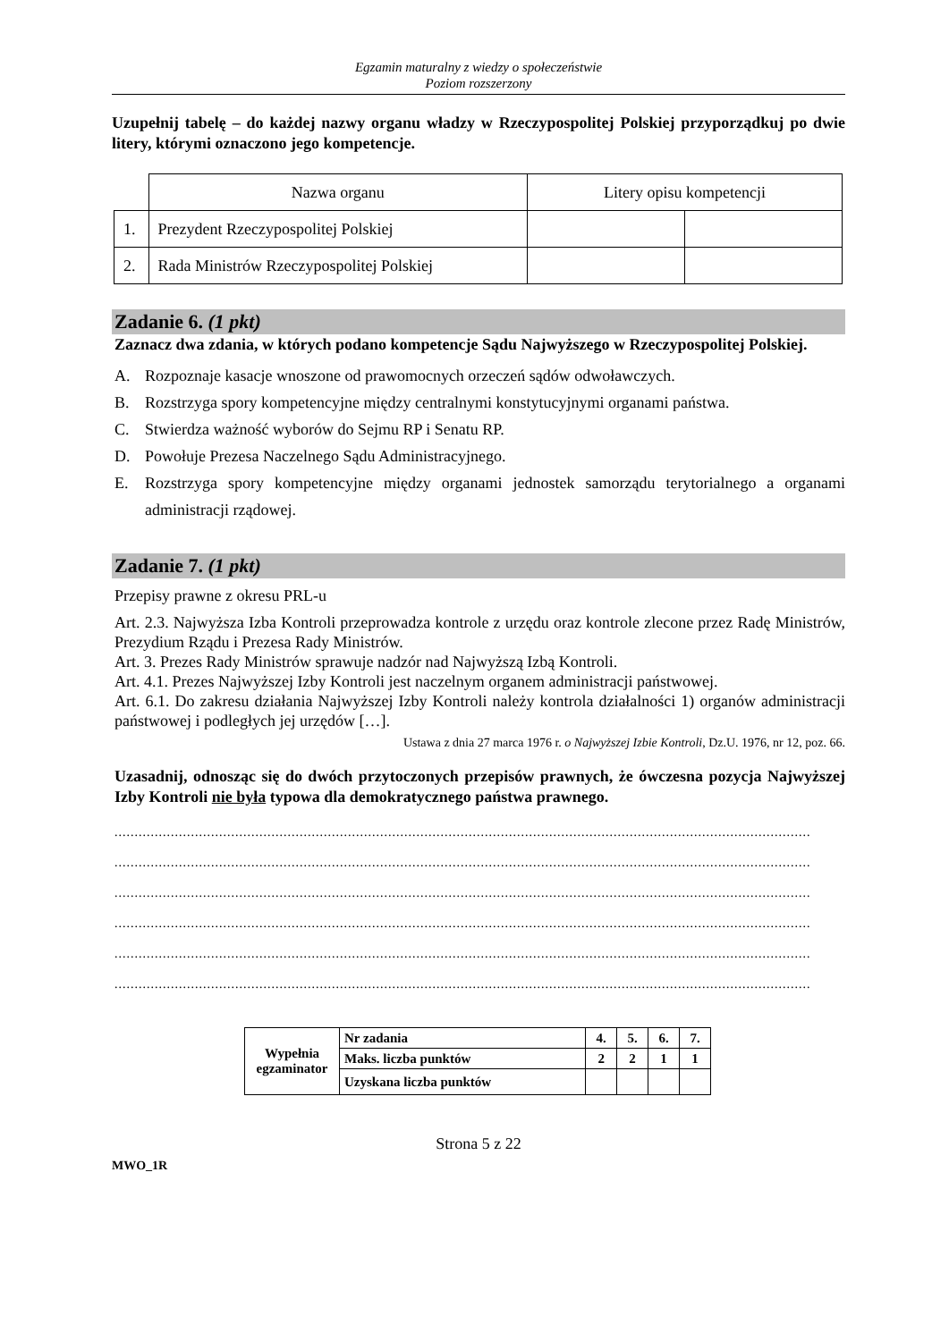Egzamin maturalny z wiedzy o społeczeństwie
Poziom rozszerzony
Uzupełnij tabelę – do każdej nazwy organu władzy w Rzeczypospolitej Polskiej przyporządkuj po dwie litery, którymi oznaczono jego kompetencje.
| | Nazwa organu | Litery opisu kompetencji | |
| 1. | Prezydent Rzeczypospolitej Polskiej | | |
| 2. | Rada Ministrów Rzeczypospolitej Polskiej | | |
Zadanie 6. (1 pkt)
Zaznacz dwa zdania, w których podano kompetencje Sądu Najwyższego w Rzeczypospolitej Polskiej.
A. Rozpoznaje kasacje wnoszone od prawomocnych orzeczeń sądów odwoławczych.
B. Rozstrzyga spory kompetencyjne między centralnymi konstytucyjnymi organami państwa.
C. Stwierdza ważność wyborów do Sejmu RP i Senatu RP.
D. Powołuje Prezesa Naczelnego Sądu Administracyjnego.
E. Rozstrzyga spory kompetencyjne między organami jednostek samorządu terytorialnego a organami administracji rządowej.
Zadanie 7. (1 pkt)
Przepisy prawne z okresu PRL-u
Art. 2.3. Najwyższa Izba Kontroli przeprowadza kontrole z urzędu oraz kontrole zlecone przez Radę Ministrów, Prezydium Rządu i Prezesa Rady Ministrów.
Art. 3. Prezes Rady Ministrów sprawuje nadzór nad Najwyższą Izbą Kontroli.
Art. 4.1. Prezes Najwyższej Izby Kontroli jest naczelnym organem administracji państwowej.
Art. 6.1. Do zakresu działania Najwyższej Izby Kontroli należy kontrola działalności 1) organów administracji państwowej i podległych jej urzędów […].
Ustawa z dnia 27 marca 1976 r. o Najwyższej Izbie Kontroli, Dz.U. 1976, nr 12, poz. 66.
Uzasadnij, odnosząc się do dwóch przytoczonych przepisów prawnych, że ówczesna pozycja Najwyższej Izby Kontroli nie była typowa dla demokratycznego państwa prawnego.
.............................................................................................................................................................................
.............................................................................................................................................................................
.............................................................................................................................................................................
.............................................................................................................................................................................
.............................................................................................................................................................................
.............................................................................................................................................................................
| Wypełnia egzaminator | Nr zadania | 4. | 5. | 6. | 7. |
| | Maks. liczba punktów | 2 | 2 | 1 | 1 |
| | Uzyskana liczba punktów | | | | |
Strona 5 z 22
MWO_1R